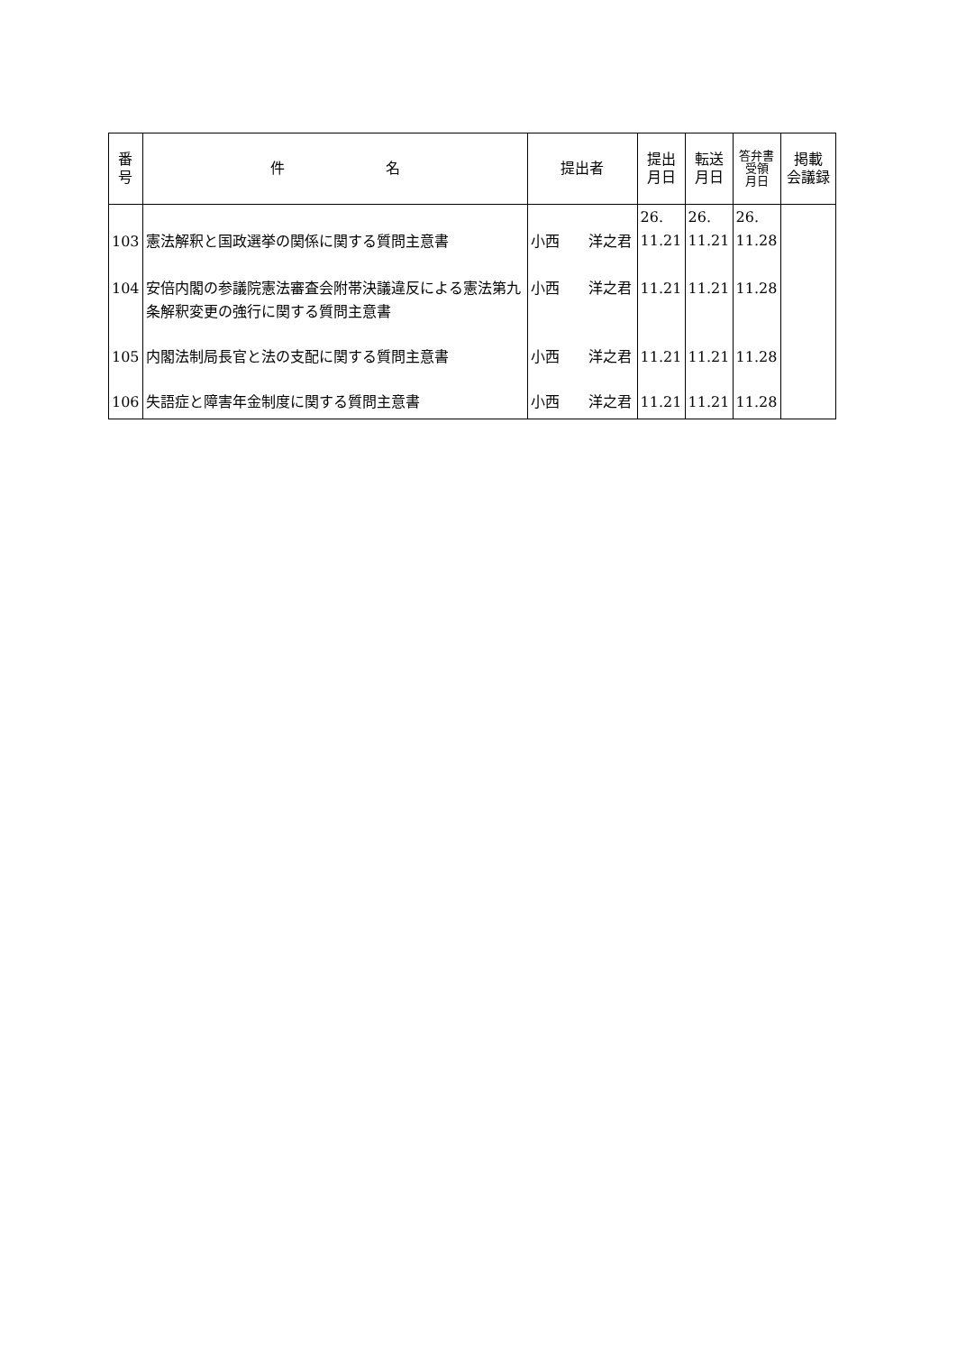| 番 号 | 件 名 | 提出者 | 提出 月日 | 転送 月日 | 答弁書 受領 月日 | 掲載 会議録 |
| --- | --- | --- | --- | --- | --- | --- |
| 103 | 憲法解釈と国政選挙の関係に関する質問主意書 | 小西 洋之君 | 26. 11.21 | 26. 11.21 | 26. 11.28 | |
| 104 | 安倍内閣の参議院憲法審査会附帯決議違反による憲法第九条解釈変更の強行に関する質問主意書 | 小西 洋之君 | 11.21 | 11.21 | 11.28 | |
| 105 | 内閣法制局長官と法の支配に関する質問主意書 | 小西 洋之君 | 11.21 | 11.21 | 11.28 | |
| 106 | 失語症と障害年金制度に関する質問主意書 | 小西 洋之君 | 11.21 | 11.21 | 11.28 | |